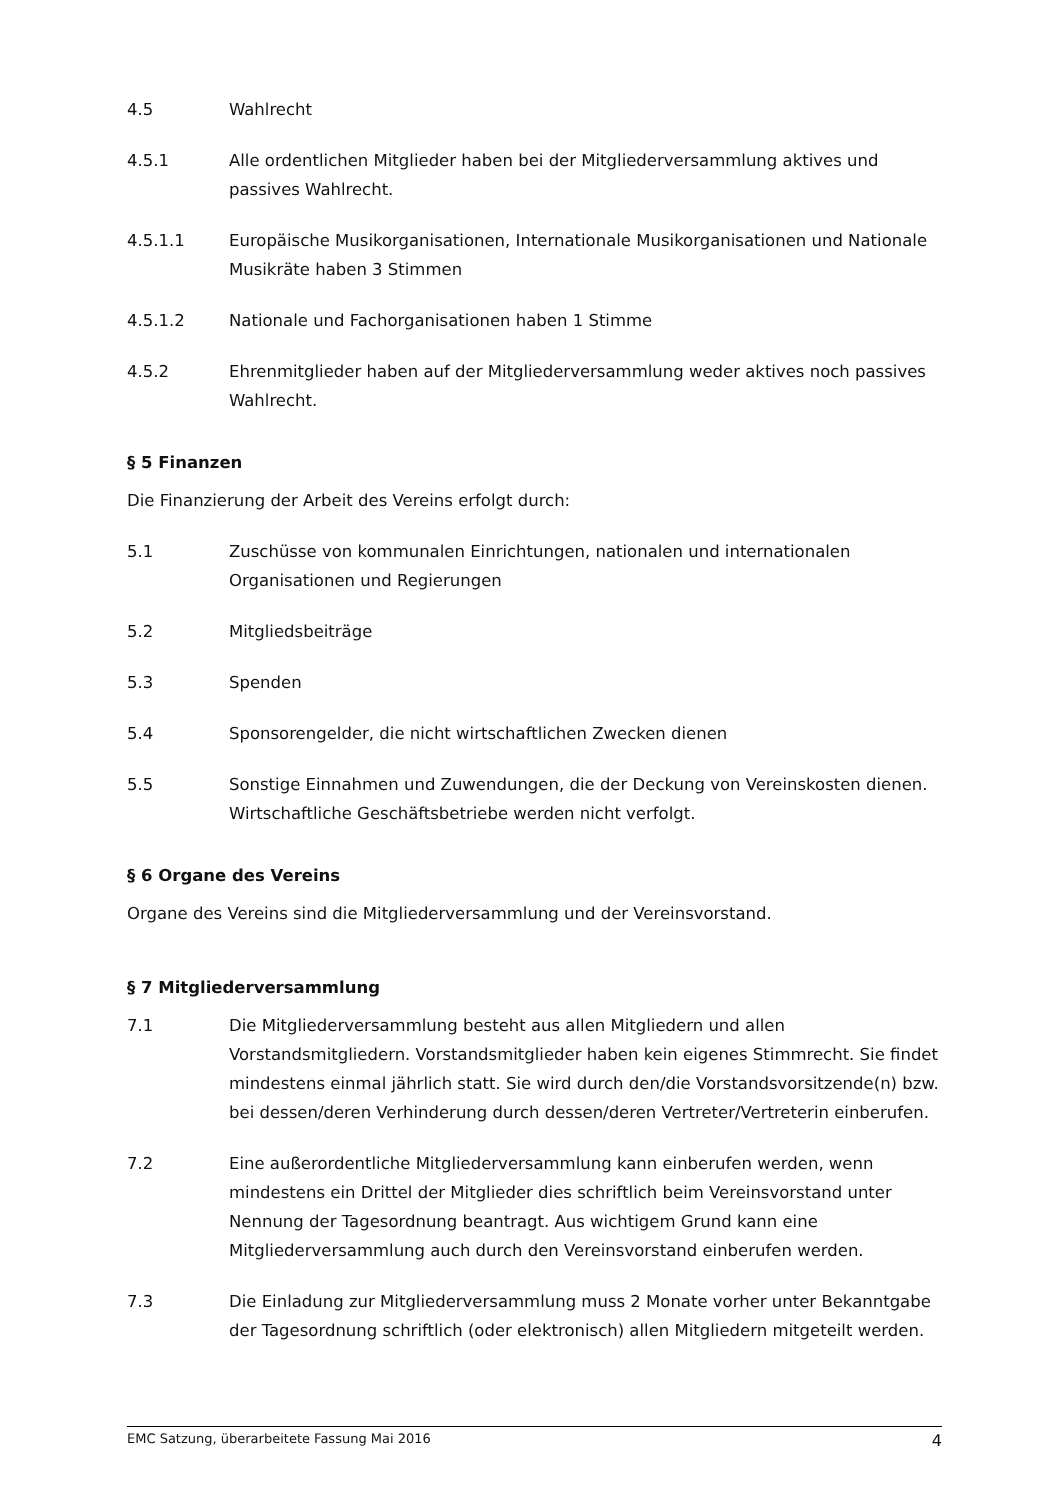4.5 Wahlrecht
4.5.1 Alle ordentlichen Mitglieder haben bei der Mitgliederversammlung aktives und passives Wahlrecht.
4.5.1.1 Europäische Musikorganisationen, Internationale Musikorganisationen und Nationale Musikräte haben 3 Stimmen
4.5.1.2 Nationale und Fachorganisationen haben 1 Stimme
4.5.2 Ehrenmitglieder haben auf der Mitgliederversammlung weder aktives noch passives Wahlrecht.
§ 5 Finanzen
Die Finanzierung der Arbeit des Vereins erfolgt durch:
5.1 Zuschüsse von kommunalen Einrichtungen, nationalen und internationalen Organisationen und Regierungen
5.2 Mitgliedsbeiträge
5.3 Spenden
5.4 Sponsorengelder, die nicht wirtschaftlichen Zwecken dienen
5.5 Sonstige Einnahmen und Zuwendungen, die der Deckung von Vereinskosten dienen. Wirtschaftliche Geschäftsbetriebe werden nicht verfolgt.
§ 6 Organe des Vereins
Organe des Vereins sind die Mitgliederversammlung und der Vereinsvorstand.
§ 7 Mitgliederversammlung
7.1 Die Mitgliederversammlung besteht aus allen Mitgliedern und allen Vorstandsmitgliedern. Vorstandsmitglieder haben kein eigenes Stimmrecht. Sie findet mindestens einmal jährlich statt. Sie wird durch den/die Vorstandsvorsitzende(n) bzw. bei dessen/deren Verhinderung durch dessen/deren Vertreter/Vertreterin einberufen.
7.2 Eine außerordentliche Mitgliederversammlung kann einberufen werden, wenn mindestens ein Drittel der Mitglieder dies schriftlich beim Vereinsvorstand unter Nennung der Tagesordnung beantragt. Aus wichtigem Grund kann eine Mitgliederversammlung auch durch den Vereinsvorstand einberufen werden.
7.3 Die Einladung zur Mitgliederversammlung muss 2 Monate vorher unter Bekanntgabe der Tagesordnung schriftlich (oder elektronisch) allen Mitgliedern mitgeteilt werden.
EMC Satzung, überarbeitete Fassung Mai 2016 4